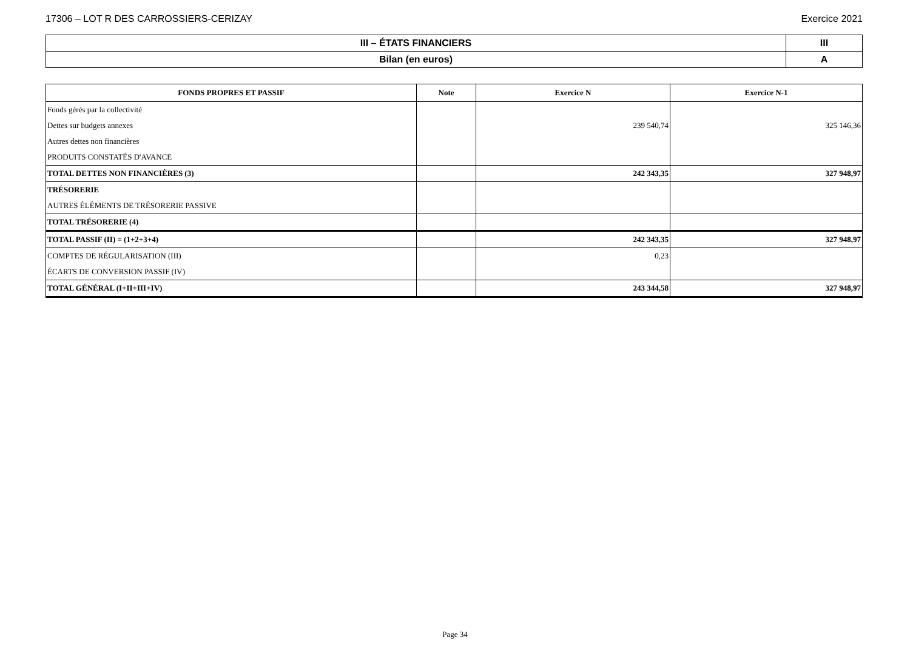17306 – LOT R DES CARROSSIERS-CERIZAY Exercice 2021
| III – ÉTATS FINANCIERS | III |
| Bilan (en euros) | A |
| FONDS PROPRES ET PASSIF | Note | Exercice N | Exercice N-1 |
| --- | --- | --- | --- |
| Fonds gérés par la collectivité | | | |
| Dettes sur budgets annexes | | 239 540,74 | 325 146,36 |
| Autres dettes non financières | | | |
| PRODUITS CONSTATÉS D'AVANCE | | | |
| TOTAL DETTES NON FINANCIÈRES (3) | | 242 343,35 | 327 948,97 |
| TRÉSORERIE | | | |
| AUTRES ÉLÉMENTS DE TRÉSORERIE PASSIVE | | | |
| TOTAL TRÉSORERIE (4) | | | |
| TOTAL PASSIF (II) = (1+2+3+4) | | 242 343,35 | 327 948,97 |
| COMPTES DE RÉGULARISATION (III) | | 0,23 | |
| ÉCARTS DE CONVERSION PASSIF (IV) | | | |
| TOTAL GÉNÉRAL (I+II+III+IV) | | 243 344,58 | 327 948,97 |
Page 34